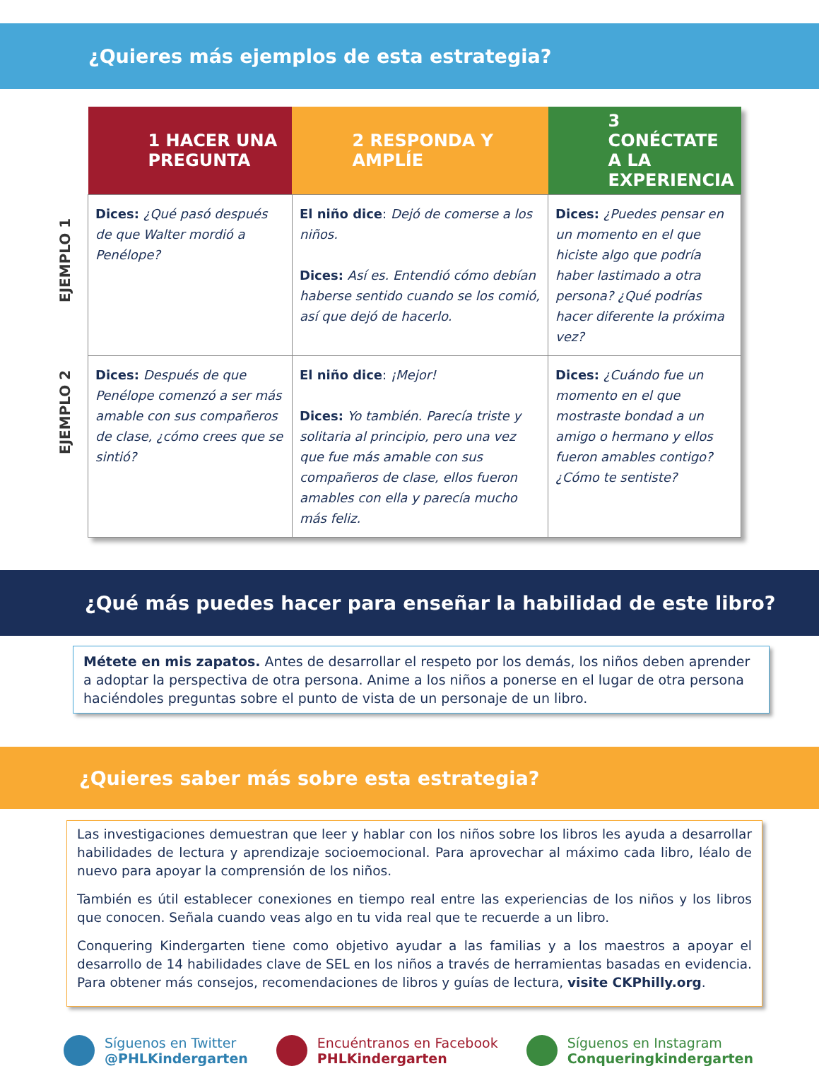¿Quieres más ejemplos de esta estrategia?
EJEMPLO 1
EJEMPLO 2
| 1 HACER UNA PREGUNTA | 2 RESPONDA Y AMPLÍE | 3 CONÉCTATE A LA EXPERIENCIA |
| --- | --- | --- |
| Dices: ¿Qué pasó después de que Walter mordió a Penélope? | El niño dice : Dejó de comerse a los niños. Dices: Así es. Entendió cómo debían haberse sentido cuando se los comió, así que dejó de hacerlo. | Dices: ¿Puedes pensar en un momento en el que hiciste algo que podría haber lastimado a otra persona? ¿Qué podrías hacer diferente la próxima vez? |
| Dices: Después de que Penélope comenzó a ser más amable con sus compañeros de clase, ¿cómo crees que se sintió? | El niño dice : ¡Mejor! Dices: Yo también. Parecía triste y solitaria al principio, pero una vez que fue más amable con sus compañeros de clase, ellos fueron amables con ella y parecía mucho más feliz. | Dices: ¿Cuándo fue un momento en el que mostraste bondad a un amigo o hermano y ellos fueron amables contigo? ¿Cómo te sentiste? |
¿Qué más puedes hacer para enseñar la habilidad de este libro?
Métete en mis zapatos. Antes de desarrollar el respeto por los demás, los niños deben aprender a adoptar la perspectiva de otra persona. Anime a los niños a ponerse en el lugar de otra persona haciéndoles preguntas sobre el punto de vista de un personaje de un libro.
¿Quieres saber más sobre esta estrategia?
Las investigaciones demuestran que leer y hablar con los niños sobre los libros les ayuda a desarrollar habilidades de lectura y aprendizaje socioemocional. Para aprovechar al máximo cada libro, léalo de nuevo para apoyar la comprensión de los niños.
También es útil establecer conexiones en tiempo real entre las experiencias de los niños y los libros que conocen. Señala cuando veas algo en tu vida real que te recuerde a un libro.
Conquering Kindergarten tiene como objetivo ayudar a las familias y a los maestros a apoyar el desarrollo de 14 habilidades clave de SEL en los niños a través de herramientas basadas en evidencia. Para obtener más consejos, recomendaciones de libros y guías de lectura, visite CKPhilly.org.
Síguenos en Twitter
@PHLKindergarten
Encuéntranos en Facebook
PHLKindergarten
Síguenos en Instagram
Conqueringkindergarten